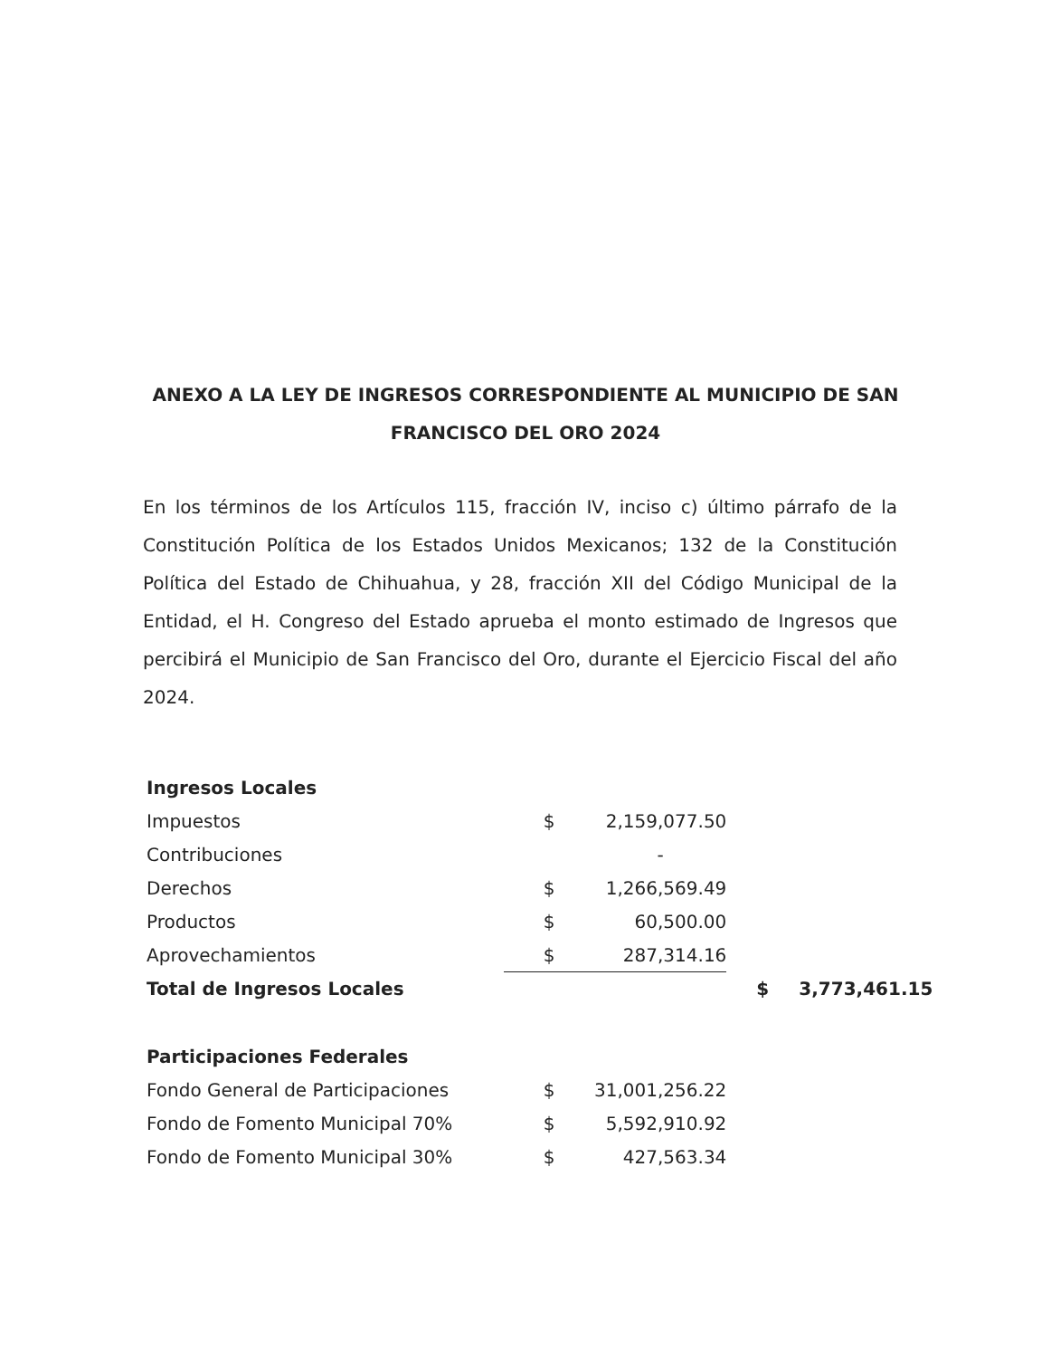ANEXO A LA LEY DE INGRESOS CORRESPONDIENTE AL MUNICIPIO DE SAN FRANCISCO DEL ORO 2024
En los términos de los Artículos 115, fracción IV, inciso c) último párrafo de la Constitución Política de los Estados Unidos Mexicanos; 132 de la Constitución Política del Estado de Chihuahua, y 28, fracción XII del Código Municipal de la Entidad, el H. Congreso del Estado aprueba el monto estimado de Ingresos que percibirá el Municipio de San Francisco del Oro, durante el Ejercicio Fiscal del año 2024.
| Ingresos Locales | | | | |
| Impuestos | $ | 2,159,077.50 | | |
| Contribuciones | | - | | |
| Derechos | $ | 1,266,569.49 | | |
| Productos | $ | 60,500.00 | | |
| Aprovechamientos | $ | 287,314.16 | | |
| Total de Ingresos Locales | | | $ | 3,773,461.15 |
| Participaciones Federales | | | | |
| Fondo General de Participaciones | $ | 31,001,256.22 | | |
| Fondo de Fomento Municipal 70% | $ | 5,592,910.92 | | |
| Fondo de Fomento Municipal 30% | $ | 427,563.34 | | |